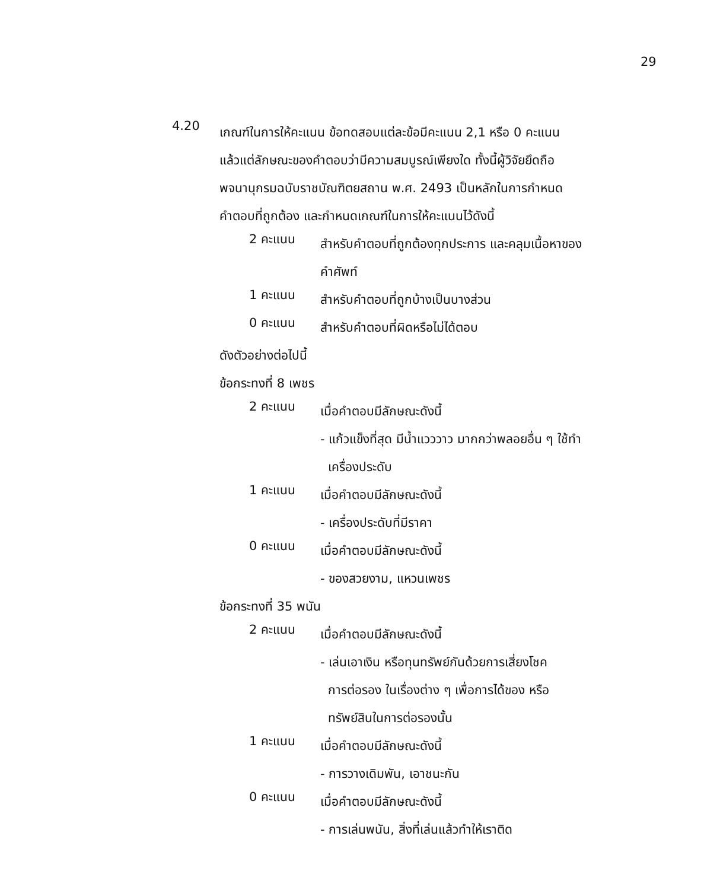29
4.20
เกณฑ์ในการให้คะแนน ข้อทดสอบแต่ละข้อมีคะแนน 2,1 หรือ 0 คะแนน
แล้วแต่ลักษณะของคำตอบว่ามีความสมบูรณ์เพียงใด ทั้งนี้ผู้วิจัยยึดถือ
พจนานุกรมฉบับราชบัณฑิตยสถาน พ.ศ. 2493 เป็นหลักในการกำหนด
คำตอบที่ถูกต้อง และกำหนดเกณฑ์ในการให้คะแนนไว้ดังนี้
2 คะแนน
สำหรับคำตอบที่ถูกต้องทุกประการ และคลุมเนื้อหาของ
คำศัพท์
1 คะแนน
สำหรับคำตอบที่ถูกบ้างเป็นบางส่วน
0 คะแนน
สำหรับคำตอบที่ผิดหรือไม่ได้ตอบ
ดังตัวอย่างต่อไปนี้
ข้อกระทงที่ 8 เพชร
2 คะแนน
เมื่อคำตอบมีลักษณะดังนี้
- แก้วแข็งที่สุด มีน้ำแวววาว มากกว่าพลอยอื่น ๆ ใช้ทำ
เครื่องประดับ
1 คะแนน
เมื่อคำตอบมีลักษณะดังนี้
- เครื่องประดับที่มีราคา
0 คะแนน
เมื่อคำตอบมีลักษณะดังนี้
- ของสวยงาม, แหวนเพชร
ข้อกระทงที่ 35 พนัน
2 คะแนน
เมื่อคำตอบมีลักษณะดังนี้
- เล่นเอาเงิน หรือทุนทรัพย์กันด้วยการเสี่ยงโชค
การต่อรอง ในเรื่องต่าง ๆ เพื่อการได้ของ หรือ
ทรัพย์สินในการต่อรองนั้น
1 คะแนน
เมื่อคำตอบมีลักษณะดังนี้
- การวางเดิมพัน, เอาชนะกัน
0 คะแนน
เมื่อคำตอบมีลักษณะดังนี้
- การเล่นพนัน, สิ่งที่เล่นแล้วทำให้เราติด